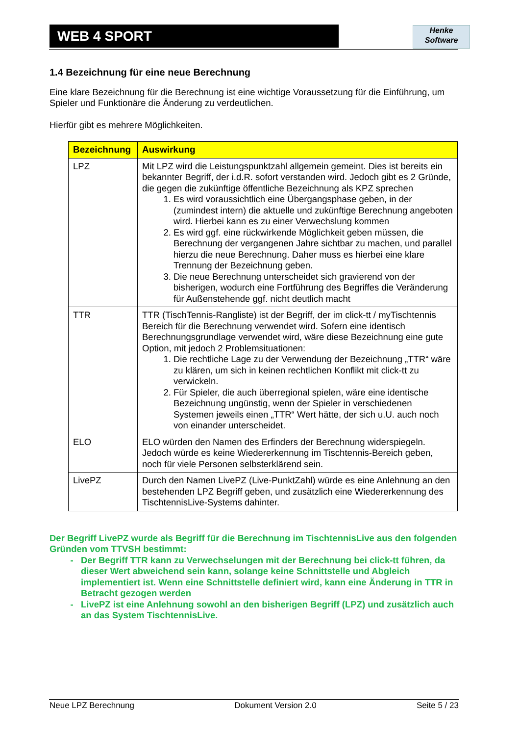WEB 4 SPORT
Henke
Software
1.4 Bezeichnung für eine neue Berechnung
Eine klare Bezeichnung für die Berechnung ist eine wichtige Voraussetzung für die Einführung, um Spieler und Funktionäre die Änderung zu verdeutlichen.
Hierfür gibt es mehrere Möglichkeiten.
| Bezeichnung | Auswirkung |
| --- | --- |
| LPZ | Mit LPZ wird die Leistungspunktzahl allgemein gemeint. Dies ist bereits ein bekannter Begriff, der i.d.R. sofort verstanden wird. Jedoch gibt es 2 Gründe, die gegen die zukünftige öffentliche Bezeichnung als KPZ sprechen 1. Es wird voraussichtlich eine Übergangsphase geben, in der (zumindest intern) die aktuelle und zukünftige Berechnung angeboten wird. Hierbei kann es zu einer Verwechslung kommen 2. Es wird ggf. eine rückwirkende Möglichkeit geben müssen, die Berechnung der vergangenen Jahre sichtbar zu machen, und parallel hierzu die neue Berechnung. Daher muss es hierbei eine klare Trennung der Bezeichnung geben. 3. Die neue Berechnung unterscheidet sich gravierend von der bisherigen, wodurch eine Fortführung des Begriffes die Veränderung für Außenstehende ggf. nicht deutlich macht |
| TTR | TTR (TischTennis-Rangliste) ist der Begriff, der im click-tt / myTischtennis Bereich für die Berechnung verwendet wird. Sofern eine identisch Berechnungsgrundlage verwendet wird, wäre diese Bezeichnung eine gute Option, mit jedoch 2 Problemsituationen: 1. Die rechtliche Lage zu der Verwendung der Bezeichnung „TTR“ wäre zu klären, um sich in keinen rechtlichen Konflikt mit click-tt zu verwickeln. 2. Für Spieler, die auch überregional spielen, wäre eine identische Bezeichnung ungünstig, wenn der Spieler in verschiedenen Systemen jeweils einen „TTR“ Wert hätte, der sich u.U. auch noch von einander unterscheidet. |
| ELO | ELO würden den Namen des Erfinders der Berechnung widerspiegeln. Jedoch würde es keine Wiedererkennung im Tischtennis-Bereich geben, noch für viele Personen selbsterklärend sein. |
| LivePZ | Durch den Namen LivePZ (Live-PunktZahl) würde es eine Anlehnung an den bestehenden LPZ Begriff geben, und zusätzlich eine Wiedererkennung des TischtennisLive-Systems dahinter. |
Der Begriff LivePZ wurde als Begriff für die Berechnung im TischtennisLive aus den folgenden Gründen vom TTVSH bestimmt:
Der Begriff TTR kann zu Verwechselungen mit der Berechnung bei click-tt führen, da dieser Wert abweichend sein kann, solange keine Schnittstelle und Abgleich implementiert ist. Wenn eine Schnittstelle definiert wird, kann eine Änderung in TTR in Betracht gezogen werden
LivePZ ist eine Anlehnung sowohl an den bisherigen Begriff (LPZ) und zusätzlich auch an das System TischtennisLive.
Neue LPZ Berechnung Dokument Version 2.0 Seite 5 / 23